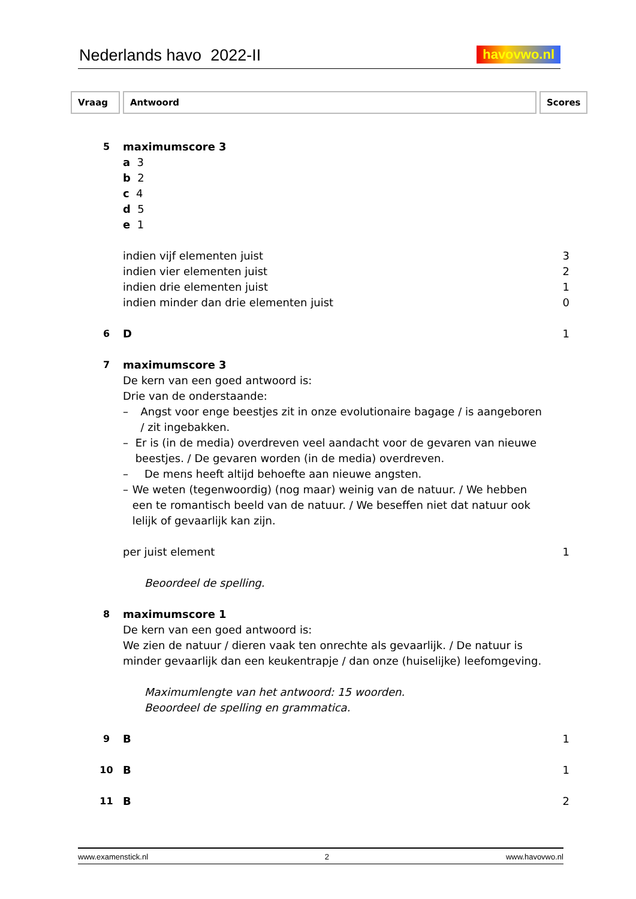Nederlands havo 2022-II
havovwo.nl
Vraag Antwoord Scores
5 maximumscore 3
a 3
b 2
c 4
d 5
e 1
indien vijf elementen juist 3
indien vier elementen juist 2
indien drie elementen juist 1
indien minder dan drie elementen juist
0
6 D 1
7 maximumscore 3
De kern van een goed antwoord is:
Drie van de onderstaande:
– Angst voor enge beestjes zit in onze evolutionaire bagage / is aangeboren / zit ingebakken.
– Er is (in de media) overdreven veel aandacht voor de gevaren van nieuwe beestjes. / De gevaren worden (in de media) overdreven.
– De mens heeft altijd behoefte aan nieuwe angsten.
– We weten (tegenwoordig) (nog maar) weinig van de natuur. / We hebben een te romantisch beeld van de natuur. / We beseffen niet dat natuur ook lelijk of gevaarlijk kan zijn.
per juist element 1
Beoordeel de spelling.
8 maximumscore 1
De kern van een goed antwoord is:
We zien de natuur / dieren vaak ten onrechte als gevaarlijk. / De natuur is minder gevaarlijk dan een keukentrapje / dan onze (huiselijke) leefomgeving.
Maximumlengte van het antwoord: 15 woorden.
Beoordeel de spelling en grammatica.
9 B 1
10 B 1
11 B 2
www.examenstick.nl 2 www.havovwo.nl